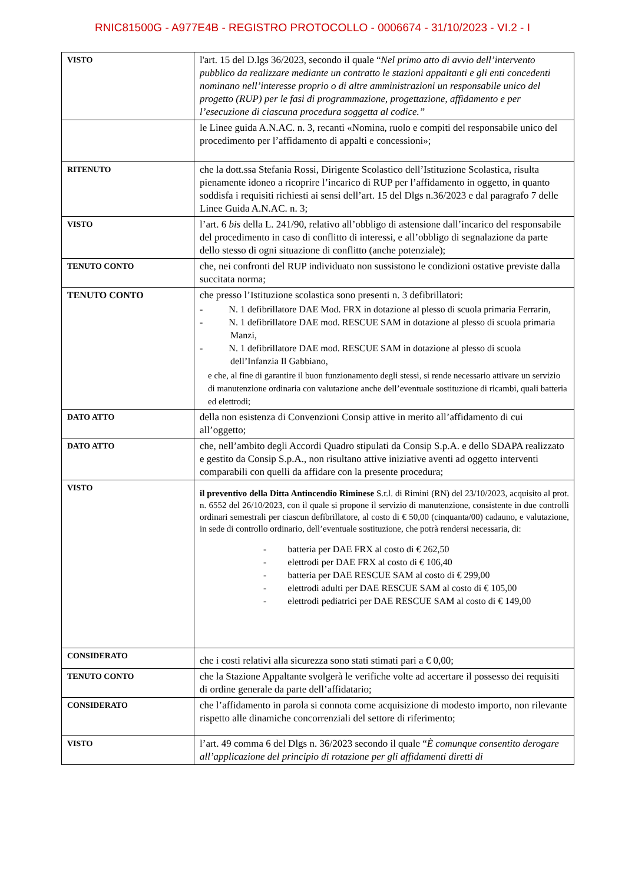RNIC81500G - A977E4B - REGISTRO PROTOCOLLO - 0006674 - 31/10/2023 - VI.2 - I
| VISTO | l'art. 15 del D.lgs 36/2023, secondo il quale “ Nel primo atto di avvio dell’intervento pubblico da realizzare mediante un contratto le stazioni appaltanti e gli enti concedenti nominano nell’interesse proprio o di altre amministrazioni un responsabile unico del progetto (RUP) per le fasi di programmazione, progettazione, affidamento e per l’esecuzione di ciascuna procedura soggetta al codice.” |
| | le Linee guida A.N.AC. n. 3, recanti «Nomina, ruolo e compiti del responsabile unico del procedimento per l’affidamento di appalti e concessioni»; |
| RITENUTO | che la dott.ssa Stefania Rossi, Dirigente Scolastico dell’Istituzione Scolastica, risulta pienamente idoneo a ricoprire l’incarico di RUP per l’affidamento in oggetto, in quanto soddisfa i requisiti richiesti ai sensi dell’art. 15 del Dlgs n.36/2023 e dal paragrafo 7 delle Linee Guida A.N.AC. n. 3; |
| VISTO | l’art. 6 bis della L. 241/90, relativo all’obbligo di astensione dall’incarico del responsabile del procedimento in caso di conflitto di interessi, e all’obbligo di segnalazione da parte dello stesso di ogni situazione di conflitto (anche potenziale); |
| TENUTO CONTO | che, nei confronti del RUP individuato non sussistono le condizioni ostative previste dalla succitata norma; |
| TENUTO CONTO | che presso l’Istituzione scolastica sono presenti n. 3 defibrillatori: - N. 1 defibrillatore DAE Mod. FRX in dotazione al plesso di scuola primaria Ferrarin, - N. 1 defibrillatore DAE mod. RESCUE SAM in dotazione al plesso di scuola primaria Manzi, - N. 1 defibrillatore DAE mod. RESCUE SAM in dotazione al plesso di scuola dell’Infanzia Il Gabbiano, e che, al fine di garantire il buon funzionamento degli stessi, si rende necessario attivare un servizio di manutenzione ordinaria con valutazione anche dell’eventuale sostituzione di ricambi, quali batteria ed elettrodi; |
| DATO ATTO | della non esistenza di Convenzioni Consip attive in merito all’affidamento di cui all’oggetto; |
| DATO ATTO | che, nell’ambito degli Accordi Quadro stipulati da Consip S.p.A. e dello SDAPA realizzato e gestito da Consip S.p.A., non risultano attive iniziative aventi ad oggetto interventi comparabili con quelli da affidare con la presente procedura; |
| VISTO | il preventivo della Ditta Antincendio Riminese S.r.l. di Rimini (RN) del 23/10/2023, acquisito al prot. n. 6552 del 26/10/2023, con il quale si propone il servizio di manutenzione, consistente in due controlli ordinari semestrali per ciascun defibrillatore, al costo di € 50,00 (cinquanta/00) cadauno, e valutazione, in sede di controllo ordinario, dell’eventuale sostituzione, che potrà rendersi necessaria, di: - batteria per DAE FRX al costo di € 262,50 - elettrodi per DAE FRX al costo di € 106,40 - batteria per DAE RESCUE SAM al costo di € 299,00 - elettrodi adulti per DAE RESCUE SAM al costo di € 105,00 - elettrodi pediatrici per DAE RESCUE SAM al costo di € 149,00 |
| CONSIDERATO | che i costi relativi alla sicurezza sono stati stimati pari a € 0,00; |
| TENUTO CONTO | che la Stazione Appaltante svolgerà le verifiche volte ad accertare il possesso dei requisiti di ordine generale da parte dell’affidatario; |
| CONSIDERATO | che l’affidamento in parola si connota come acquisizione di modesto importo, non rilevante rispetto alle dinamiche concorrenziali del settore di riferimento; |
| VISTO | l’art. 49 comma 6 del Dlgs n. 36/2023 secondo il quale “ È comunque consentito derogare all’applicazione del principio di rotazione per gli affidamenti diretti di |